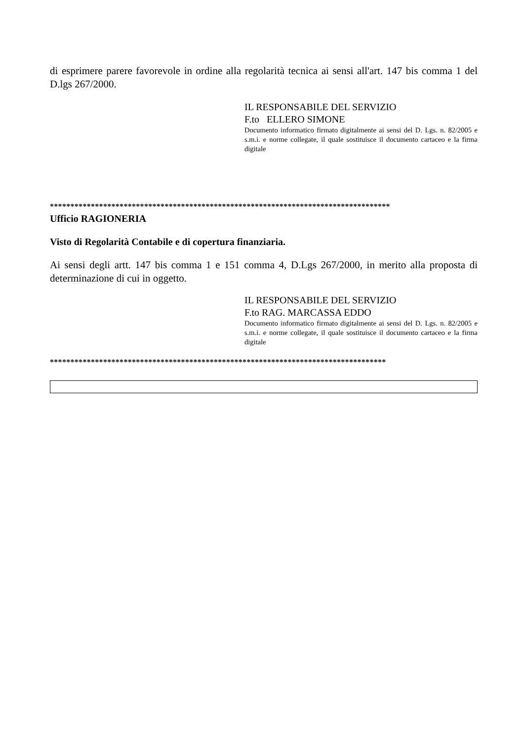di esprimere parere favorevole in ordine alla regolarità tecnica ai sensi all'art. 147 bis comma 1 del D.lgs 267/2000.
IL RESPONSABILE DEL SERVIZIO
F.to ELLERO SIMONE
Documento informatico firmato digitalmente ai sensi del D. Lgs. n. 82/2005 e s.m.i. e norme collegate, il quale sostituisce il documento cartaceo e la firma digitale
***********************************************************************************
Ufficio RAGIONERIA
Visto di Regolarità Contabile e di copertura finanziaria.
Ai sensi degli artt. 147 bis comma 1 e 151 comma 4, D.Lgs 267/2000, in merito alla proposta di determinazione di cui in oggetto.
IL RESPONSABILE DEL SERVIZIO
F.to RAG. MARCASSA EDDO
Documento informatico firmato digitalmente ai sensi del D. Lgs. n. 82/2005 e s.m.i. e norme collegate, il quale sostituisce il documento cartaceo e la firma digitale
**********************************************************************************